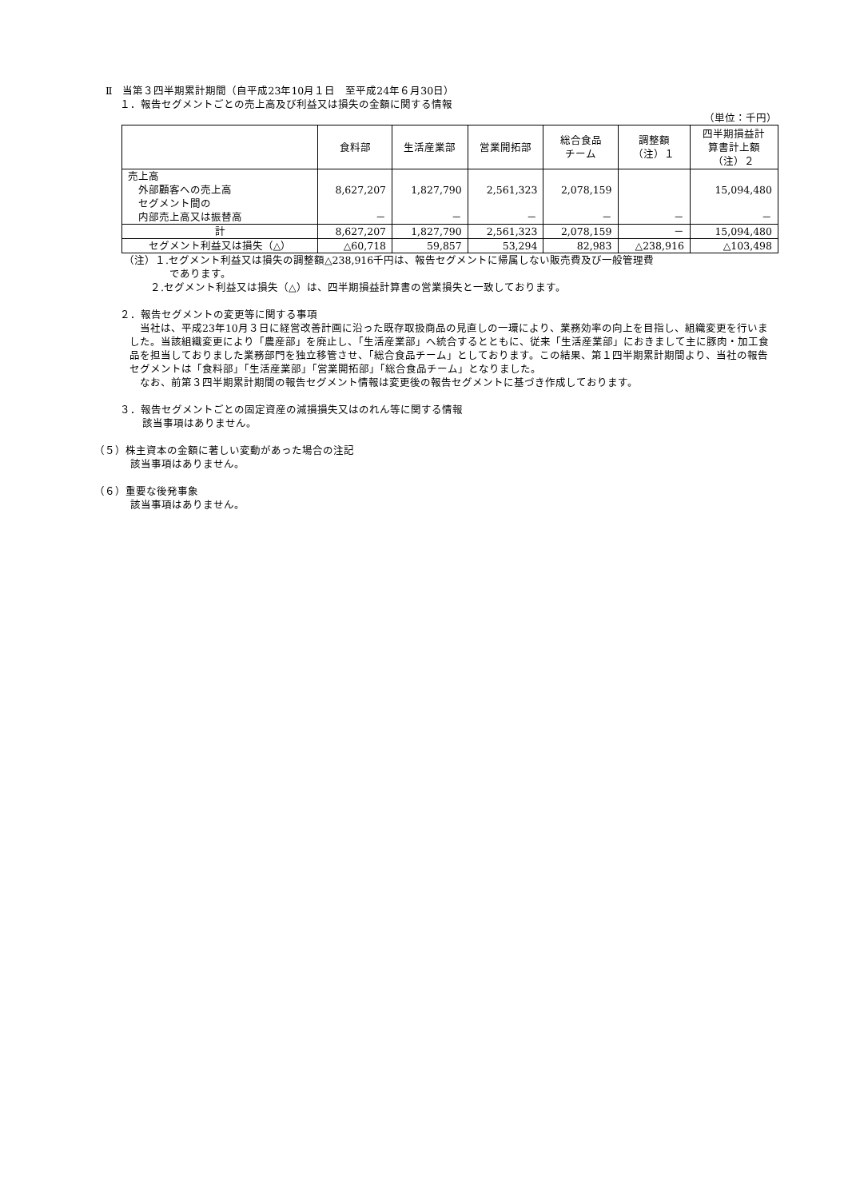Ⅱ　当第３四半期累計期間（自平成23年10月１日　至平成24年６月30日）
１．報告セグメントごとの売上高及び利益又は損失の金額に関する情報
（単位：千円）
| | 食料部 | 生活産業部 | 営業開拓部 | 総合食品 チーム | 調整額 （注）１ | 四半期損益計 算書計上額 （注）２ |
| --- | --- | --- | --- | --- | --- | --- |
| 売上高 外部顧客への売上高 セグメント間の 内部売上高又は振替高 | 8,627,207 － | 1,827,790 － | 2,561,323 － | 2,078,159 － | － | 15,094,480 － |
| 計 | 8,627,207 | 1,827,790 | 2,561,323 | 2,078,159 | － | 15,094,480 |
| セグメント利益又は損失（△） | △60,718 | 59,857 | 53,294 | 82,983 | △238,916 | △103,498 |
（注）１.セグメント利益又は損失の調整額△238,916千円は、報告セグメントに帰属しない販売費及び一般管理費
であります。
２.セグメント利益又は損失（△）は、四半期損益計算書の営業損失と一致しております。
２．報告セグメントの変更等に関する事項
　当社は、平成23年10月３日に経営改善計画に沿った既存取扱商品の見直しの一環により、業務効率の向上を目指し、組織変更を行いました。当該組織変更により「農産部」を廃止し、「生活産業部」へ統合するとともに、従来「生活産業部」におきまして主に豚肉・加工食品を担当しておりました業務部門を独立移管させ、「総合食品チーム」としております。この結果、第１四半期累計期間より、当社の報告セグメントは「食料部」「生活産業部」「営業開拓部」「総合食品チーム」となりました。
　なお、前第３四半期累計期間の報告セグメント情報は変更後の報告セグメントに基づき作成しております。
３．報告セグメントごとの固定資産の減損損失又はのれん等に関する情報
該当事項はありません。
（５）株主資本の金額に著しい変動があった場合の注記
該当事項はありません。
（６）重要な後発事象
該当事項はありません。